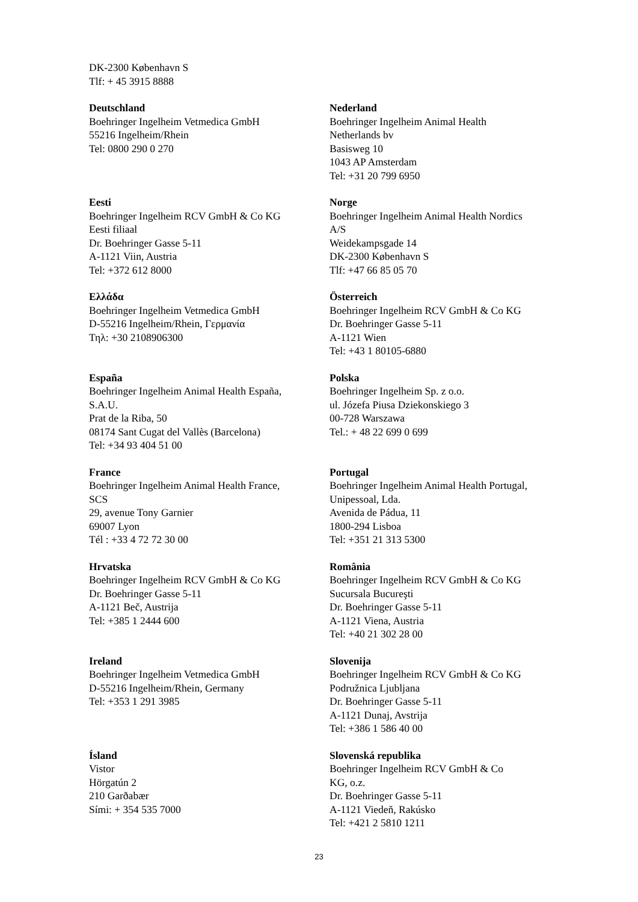DK-2300 København S
Tlf: + 45 3915 8888
| Deutschland Boehringer Ingelheim Vetmedica GmbH 55216 Ingelheim/Rhein Tel: 0800 290 0 270 | Nederland Boehringer Ingelheim Animal Health Netherlands bv Basisweg 10 1043 AP Amsterdam Tel: +31 20 799 6950 |
| Eesti Boehringer Ingelheim RCV GmbH & Co KG Eesti filiaal Dr. Boehringer Gasse 5-11 A-1121 Viin, Austria Tel: +372 612 8000 | Norge Boehringer Ingelheim Animal Health Nordics A/S Weidekampsgade 14 DK-2300 København S Tlf: +47 66 85 05 70 |
| Ελλάδα Boehringer Ingelheim Vetmedica GmbH D-55216 Ingelheim/Rhein, Γερμανία Τηλ: +30 2108906300 | Österreich Boehringer Ingelheim RCV GmbH & Co KG Dr. Boehringer Gasse 5-11 A-1121 Wien Tel: +43 1 80105-6880 |
| España Boehringer Ingelheim Animal Health España, S.A.U. Prat de la Riba, 50 08174 Sant Cugat del Vallès (Barcelona) Tel: +34 93 404 51 00 | Polska Boehringer Ingelheim Sp. z o.o. ul. Józefa Piusa Dziekonskiego 3 00-728 Warszawa Tel.: + 48 22 699 0 699 |
| France Boehringer Ingelheim Animal Health France, SCS 29, avenue Tony Garnier 69007 Lyon Tél : +33 4 72 72 30 00 | Portugal Boehringer Ingelheim Animal Health Portugal, Unipessoal, Lda. Avenida de Pádua, 11 1800-294 Lisboa Tel: +351 21 313 5300 |
| Hrvatska Boehringer Ingelheim RCV GmbH & Co KG Dr. Boehringer Gasse 5-11 A-1121 Beč, Austrija Tel: +385 1 2444 600 | România Boehringer Ingelheim RCV GmbH & Co KG Sucursala Bucureşti Dr. Boehringer Gasse 5-11 A-1121 Viena, Austria Tel: +40 21 302 28 00 |
| Ireland Boehringer Ingelheim Vetmedica GmbH D-55216 Ingelheim/Rhein, Germany Tel: +353 1 291 3985 | Slovenija Boehringer Ingelheim RCV GmbH & Co KG Podružnica Ljubljana Dr. Boehringer Gasse 5-11 A-1121 Dunaj, Avstrija Tel: +386 1 586 40 00 |
| Ísland Vistor Hörgatún 2 210 Garðabær Sími: + 354 535 7000 | Slovenská republika Boehringer Ingelheim RCV GmbH & Co KG, o.z. Dr. Boehringer Gasse 5-11 A-1121 Viedeň, Rakúsko Tel: +421 2 5810 1211 |
23